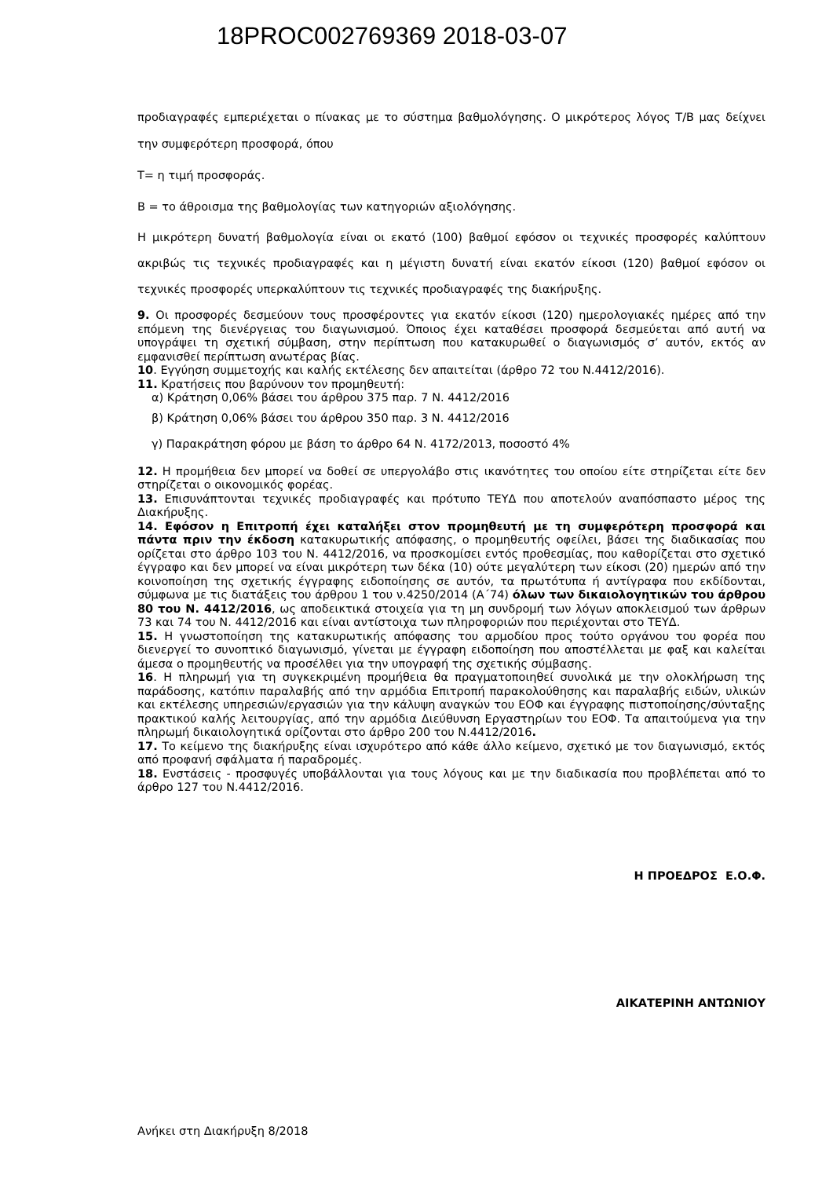18PROC002769369 2018-03-07
προδιαγραφές εμπεριέχεται ο πίνακας με το σύστημα βαθμολόγησης. Ο μικρότερος λόγος Τ/Β μας δείχνει την συμφερότερη προσφορά, όπου
Τ= η τιμή προσφοράς.
Β = το άθροισμα της βαθμολογίας των κατηγοριών αξιολόγησης.
Η μικρότερη δυνατή βαθμολογία είναι οι εκατό (100) βαθμοί εφόσον οι τεχνικές προσφορές καλύπτουν ακριβώς τις τεχνικές προδιαγραφές και η μέγιστη δυνατή είναι εκατόν είκοσι (120) βαθμοί εφόσον οι τεχνικές προσφορές υπερκαλύπτουν τις τεχνικές προδιαγραφές της διακήρυξης.
9. Οι προσφορές δεσμεύουν τους προσφέροντες για εκατόν είκοσι (120) ημερολογιακές ημέρες από την επόμενη της διενέργειας του διαγωνισμού. Όποιος έχει καταθέσει προσφορά δεσμεύεται από αυτή να υπογράψει τη σχετική σύμβαση, στην περίπτωση που κατακυρωθεί ο διαγωνισμός σ’ αυτόν, εκτός αν εμφανισθεί περίπτωση ανωτέρας βίας.
10. Εγγύηση συμμετοχής και καλής εκτέλεσης δεν απαιτείται (άρθρο 72 του Ν.4412/2016).
11. Κρατήσεις που βαρύνουν τον προμηθευτή:
α) Κράτηση 0,06% βάσει του άρθρου 375 παρ. 7 Ν. 4412/2016
β) Κράτηση 0,06% βάσει του άρθρου 350 παρ. 3 Ν. 4412/2016
γ) Παρακράτηση φόρου με βάση το άρθρο 64 Ν. 4172/2013, ποσοστό 4%
12. Η προμήθεια δεν μπορεί να δοθεί σε υπεργολάβο στις ικανότητες του οποίου είτε στηρίζεται είτε δεν στηρίζεται ο οικονομικός φορέας.
13. Επισυνάπτονται τεχνικές προδιαγραφές και πρότυπο ΤΕΥΔ που αποτελούν αναπόσπαστο μέρος της Διακήρυξης.
14. Εφόσον η Επιτροπή έχει καταλήξει στον προμηθευτή με τη συμφερότερη προσφορά και πάντα πριν την έκδοση κατακυρωτικής απόφασης, ο προμηθευτής οφείλει, βάσει της διαδικασίας που ορίζεται στο άρθρο 103 του Ν. 4412/2016, να προσκομίσει εντός προθεσμίας, που καθορίζεται στο σχετικό έγγραφο και δεν μπορεί να είναι μικρότερη των δέκα (10) ούτε μεγαλύτερη των είκοσι (20) ημερών από την κοινοποίηση της σχετικής έγγραφης ειδοποίησης σε αυτόν, τα πρωτότυπα ή αντίγραφα που εκδίδονται, σύμφωνα με τις διατάξεις του άρθρου 1 του ν.4250/2014 (Α΄74) όλων των δικαιολογητικών του άρθρου 80 του Ν. 4412/2016, ως αποδεικτικά στοιχεία για τη μη συνδρομή των λόγων αποκλεισμού των άρθρων 73 και 74 του Ν. 4412/2016 και είναι αντίστοιχα των πληροφοριών που περιέχονται στο ΤΕΥΔ.
15. Η γνωστοποίηση της κατακυρωτικής απόφασης του αρμοδίου προς τούτο οργάνου του φορέα που διενεργεί το συνοπτικό διαγωνισμό, γίνεται με έγγραφη ειδοποίηση που αποστέλλεται με φαξ και καλείται άμεσα ο προμηθευτής να προσέλθει για την υπογραφή της σχετικής σύμβασης.
16. Η πληρωμή για τη συγκεκριμένη προμήθεια θα πραγματοποιηθεί συνολικά με την ολοκλήρωση της παράδοσης, κατόπιν παραλαβής από την αρμόδια Επιτροπή παρακολούθησης και παραλαβής ειδών, υλικών και εκτέλεσης υπηρεσιών/εργασιών για την κάλυψη αναγκών του ΕΟΦ και έγγραφης πιστοποίησης/σύνταξης πρακτικού καλής λειτουργίας, από την αρμόδια Διεύθυνση Εργαστηρίων του ΕΟΦ. Τα απαιτούμενα για την πληρωμή δικαιολογητικά ορίζονται στο άρθρο 200 του Ν.4412/2016.
17. Το κείμενο της διακήρυξης είναι ισχυρότερο από κάθε άλλο κείμενο, σχετικό με τον διαγωνισμό, εκτός από προφανή σφάλματα ή παραδρομές.
18. Ενστάσεις - προσφυγές υποβάλλονται για τους λόγους και με την διαδικασία που προβλέπεται από το άρθρο 127 του Ν.4412/2016.
Η ΠΡΟΕΔΡΟΣ Ε.Ο.Φ.
ΑΙΚΑΤΕΡΙΝΗ ΑΝΤΩΝΙΟΥ
Ανήκει στη Διακήρυξη 8/2018